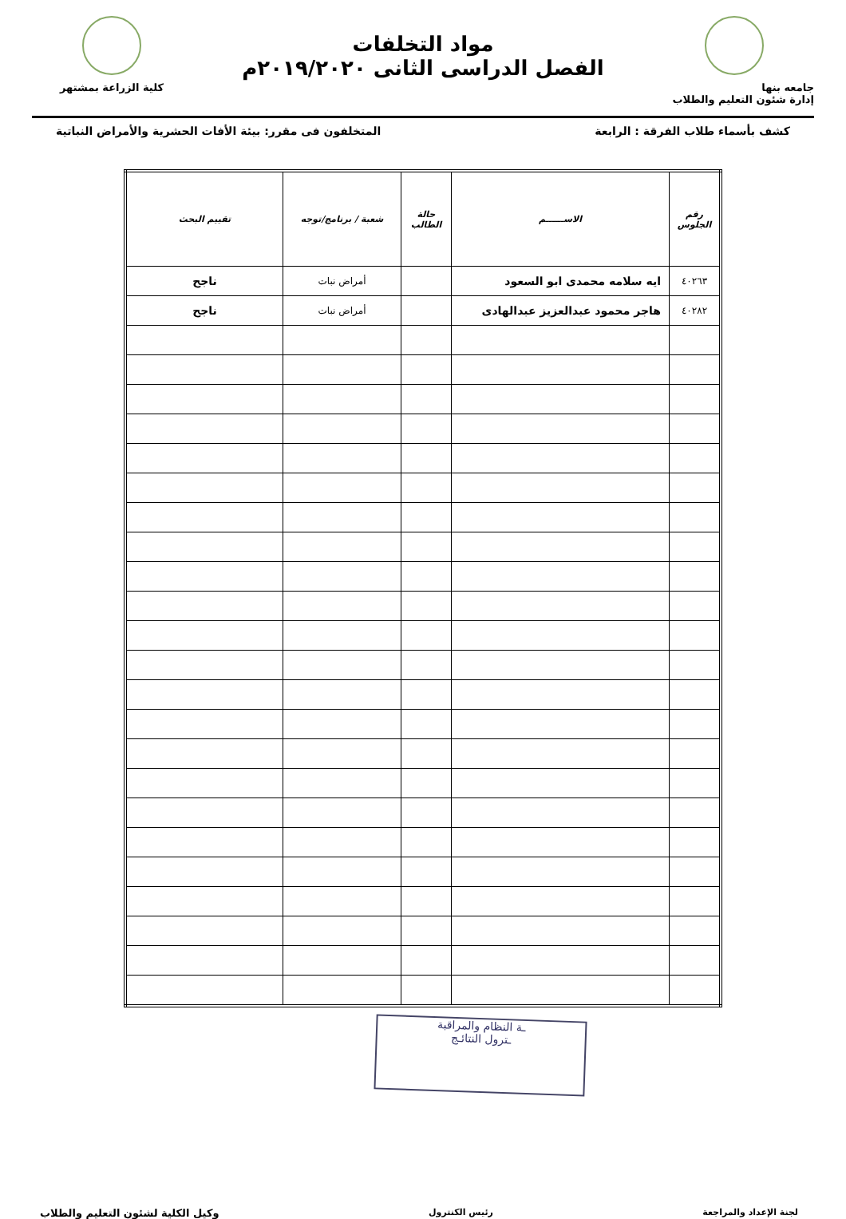جامعه بنها
إدارة شئون التعليم والطلاب
مواد التخلفات
الفصل الدراسى الثانى ٢٠١٩/٢٠٢٠م
كلية الزراعة بمشتهر
كشف بأسماء طلاب الفرقة : الرابعة المتخلفون فى مقرر: بيئة الأفات الحشرية والأمراض النباتية
| رقم الجلوس | الاســــــم | حالة الطالب | شعبة / برنامج/توجه | تقييم البحث |
| --- | --- | --- | --- | --- |
| ٤٠٢٦٣ | ايه سلامه محمدى ابو السعود | | أمراض نبات | ناجح |
| ٤٠٢٨٢ | هاجر محمود عبدالعزيز عبدالهادى | | أمراض نبات | ناجح |
ـة النظام والمراقبة
ـترول النتائـج
لجنة الإعداد والمراجعة رئيس الكنترول وكيل الكلية لشئون التعليم والطلاب